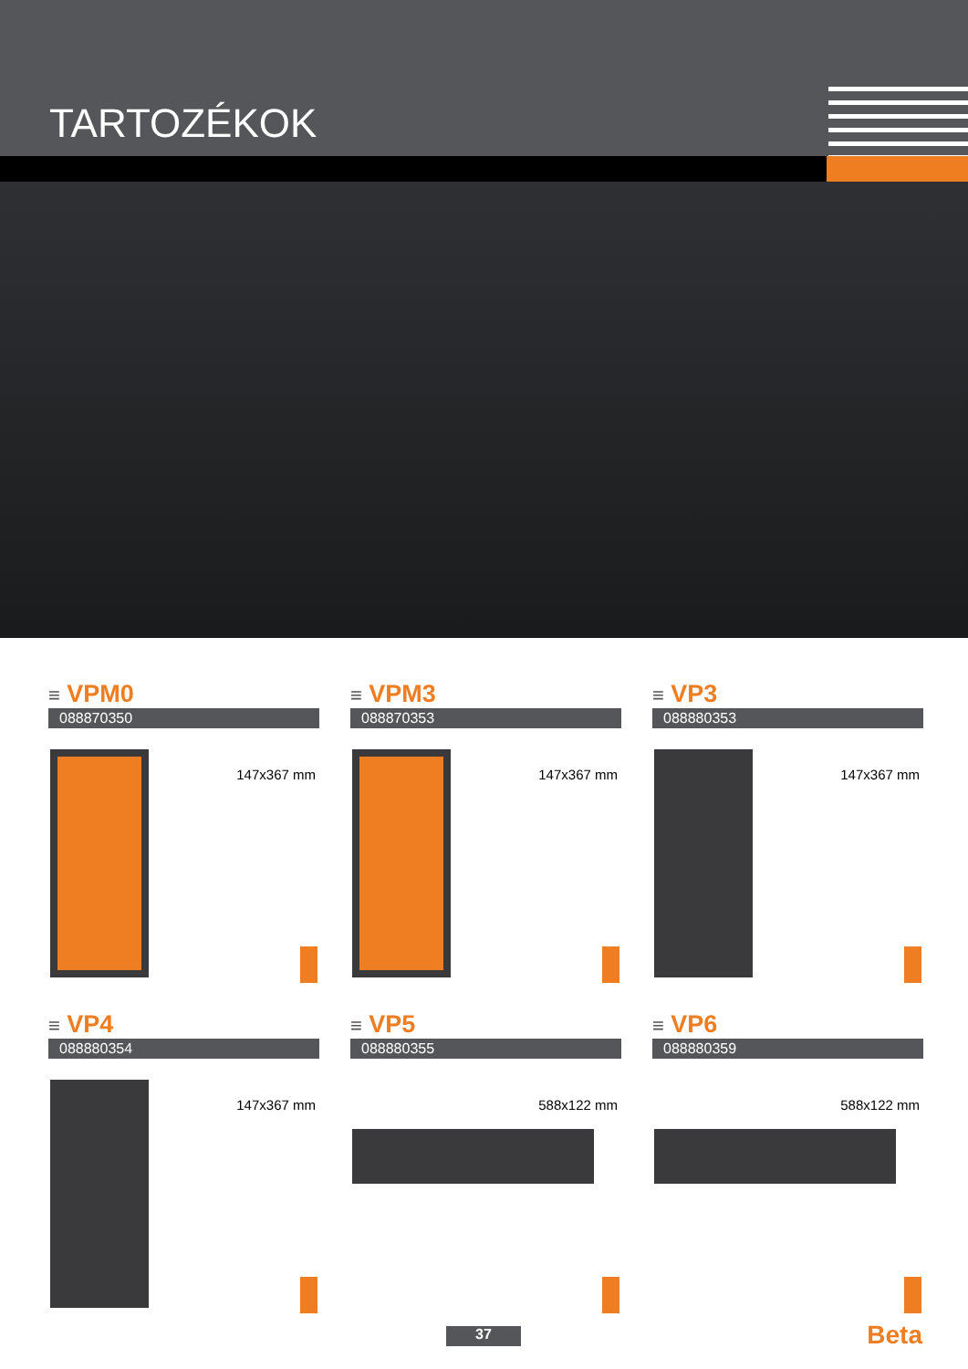TARTOZÉKOK
≡ VPM0
088870350
147x367 mm
≡ VPM3
088870353
147x367 mm
≡ VP3
088880353
147x367 mm
≡ VP4
088880354
147x367 mm
≡ VP5
088880355
588x122 mm
≡ VP6
088880359
588x122 mm
37 Beta